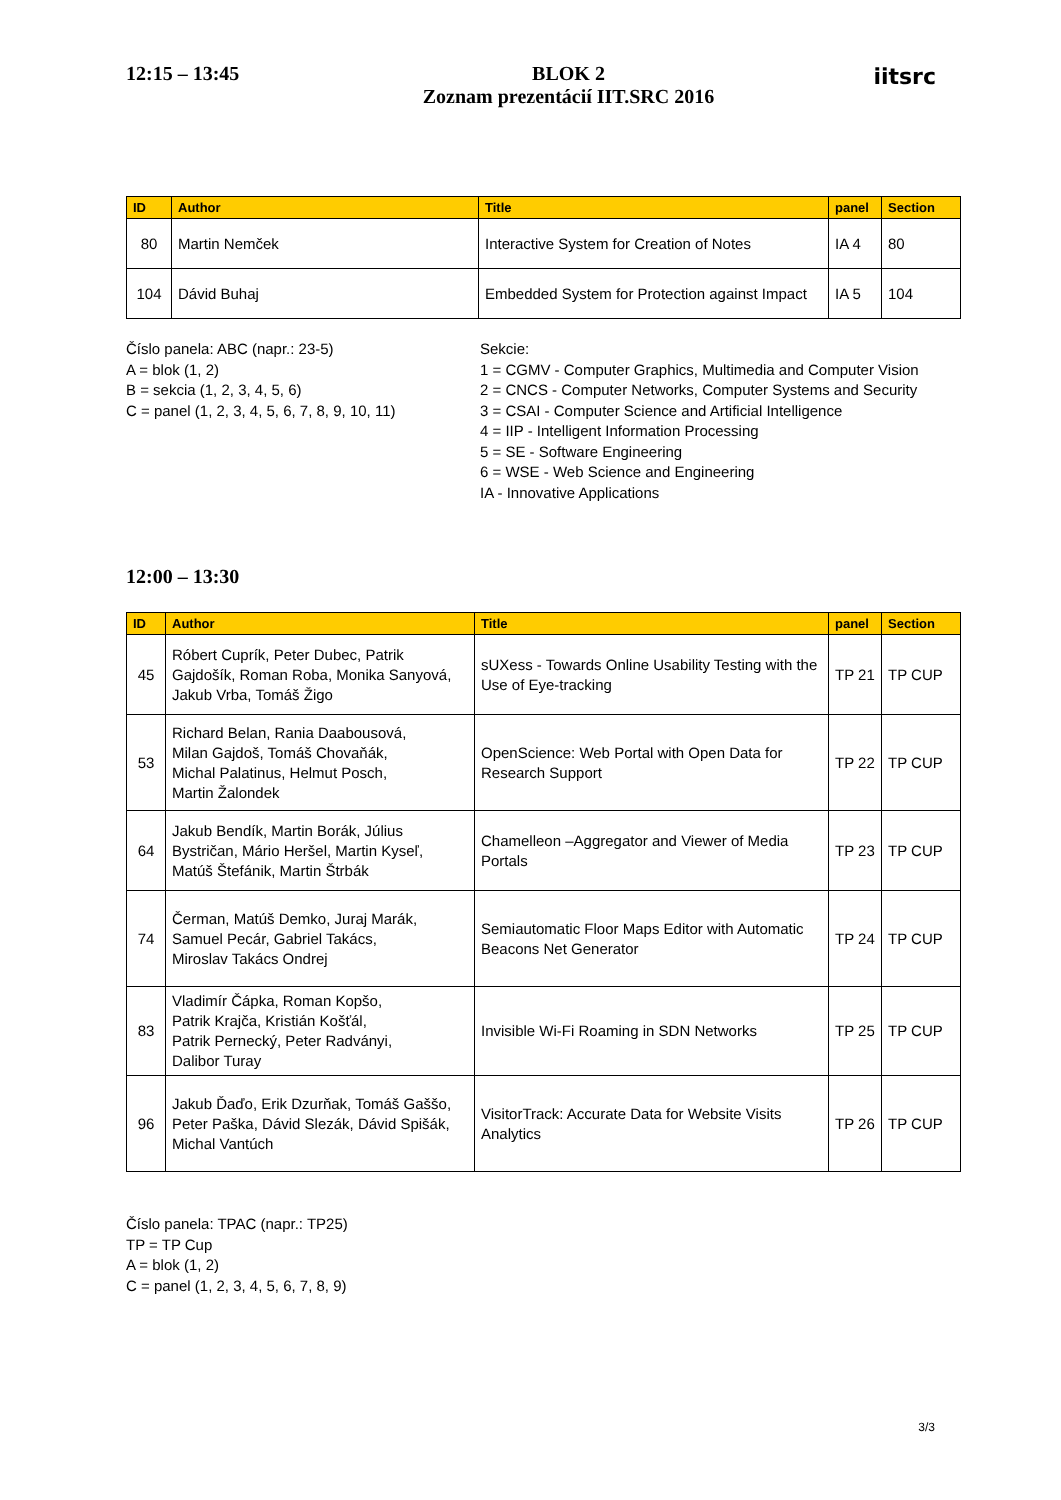12:15 – 13:45
BLOK 2
Zoznam prezentácií IIT.SRC 2016
iitsrc
| ID | Author | Title | panel | Section |
| --- | --- | --- | --- | --- |
| 80 | Martin Nemček | Interactive System for Creation of Notes | IA 4 | 80 |
| 104 | Dávid Buhaj | Embedded System for Protection against Impact | IA 5 | 104 |
Číslo panela: ABC (napr.: 23-5)
A = blok (1, 2)
B = sekcia (1, 2, 3, 4, 5, 6)
C = panel (1, 2, 3, 4, 5, 6, 7, 8, 9, 10, 11)
Sekcie:
1 = CGMV - Computer Graphics, Multimedia and Computer Vision
2 = CNCS - Computer Networks, Computer Systems and Security
3 = CSAI - Computer Science and Artificial Intelligence
4 = IIP - Intelligent Information Processing
5 = SE - Software Engineering
6 = WSE - Web Science and Engineering
IA - Innovative Applications
12:00 – 13:30
| ID | Author | Title | panel | Section |
| --- | --- | --- | --- | --- |
| 45 | Róbert Cuprík, Peter Dubec, Patrik Gajdošík, Roman Roba, Monika Sanyová, Jakub Vrba, Tomáš Žigo | sUXess - Towards Online Usability Testing with the Use of Eye-tracking | TP 21 | TP CUP |
| 53 | Richard Belan, Rania Daabousová, Milan Gajdoš, Tomáš Chovaňák, Michal Palatinus, Helmut Posch, Martin Žalondek | OpenScience: Web Portal with Open Data for Research Support | TP 22 | TP CUP |
| 64 | Jakub Bendík, Martin Borák, Július Bystričan, Mário Heršel, Martin Kyseľ, Matúš Štefánik, Martin Štrbák | Chamelleon –Aggregator and Viewer of Media Portals | TP 23 | TP CUP |
| 74 | Čerman, Matúš Demko, Juraj Marák, Samuel Pecár, Gabriel Takács, Miroslav Takács Ondrej | Semiautomatic Floor Maps Editor with Automatic Beacons Net Generator | TP 24 | TP CUP |
| 83 | Vladimír Čápka, Roman Kopšo, Patrik Krajča, Kristián Košťál, Patrik Pernecký, Peter Radványi, Dalibor Turay | Invisible Wi-Fi Roaming in SDN Networks | TP 25 | TP CUP |
| 96 | Jakub Ďaďo, Erik Dzurňak, Tomáš Gaššo, Peter Paška, Dávid Slezák, Dávid Spišák, Michal Vantúch | VisitorTrack: Accurate Data for Website Visits Analytics | TP 26 | TP CUP |
Číslo panela: TPAC (napr.: TP25)
TP = TP Cup
A = blok (1, 2)
C = panel (1, 2, 3, 4, 5, 6, 7, 8, 9)
3/3